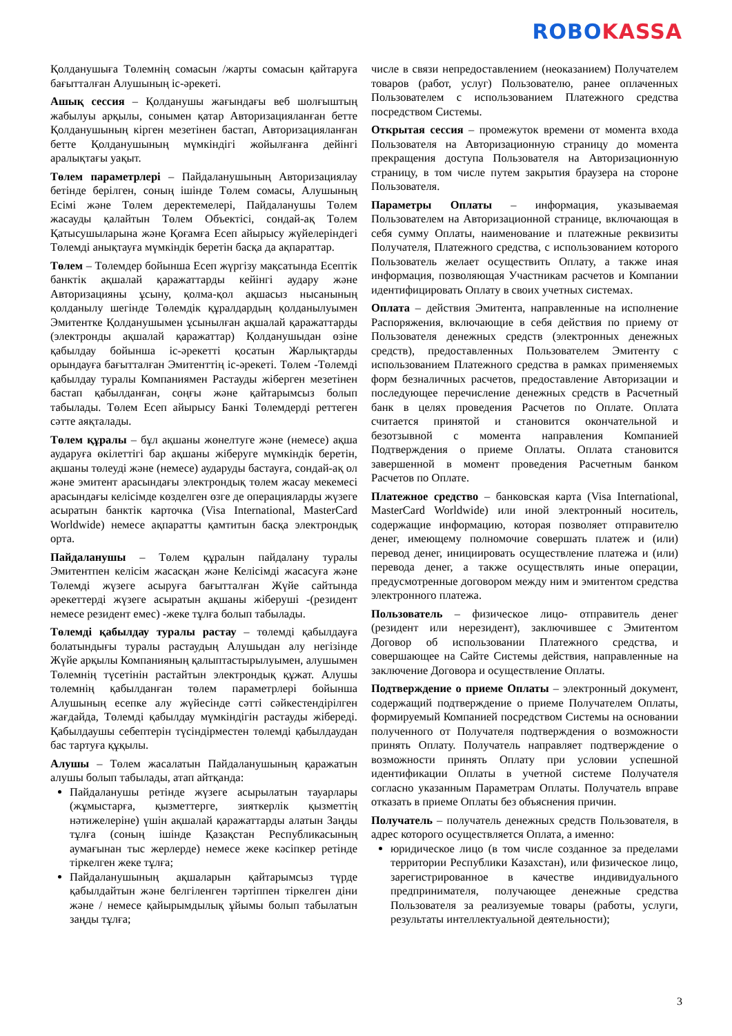ROBO KASSA
Қолданушыға Төлемнің сомасын /жарты сомасын қайтаруға бағытталған Алушының іс-әрекеті.
Ашық сессия – Қолданушы жағындағы веб шолғыштың жабылуы арқылы, сонымен қатар Авторизацияланған бетте Қолданушының кірген мезетінен бастап, Авторизацияланған бетте Қолданушының мүмкіндігі жойылғанға дейінгі аралықтағы уақыт.
Төлем параметрлері – Пайдаланушының Авторизациялау бетінде берілген, соның ішінде Төлем сомасы, Алушының Есімі және Төлем деректемелері, Пайдаланушы Төлем жасауды қалайтын Төлем Объектісі, сондай-ақ Төлем Қатысушыларына және Қоғамға Есеп айырысу жүйелеріндегі Төлемді анықтауға мүмкіндік беретін басқа да ақпараттар.
Төлем – Төлемдер бойынша Есеп жүргізу мақсатында Есептік банктік ақшалай қаражаттарды кейінгі аудару және Авторизацияны ұсыну, қолма-қол ақшасыз нысанының қолданылу шегінде Төлемдік құралдардың қолданылуымен Эмитентке Қолданушымен ұсынылған ақшалай қаражаттарды (электронды ақшалай қаражаттар) Қолданушыдан өзіне қабылдау бойынша іс-әрекетті қосатын Жарлықтарды орындауға бағытталған Эмитенттің іс-әрекеті. Төлем -Төлемді қабылдау туралы Компаниямен Растауды жіберген мезетінен бастап қабылданған, соңғы және қайтарымсыз болып табылады. Төлем Есеп айырысу Банкі Төлемдерді реттеген сәтте аяқталады.
Төлем құралы – бұл ақшаны жөнелтуге және (немесе) ақша аударуға өкілеттігі бар ақшаны жіберуге мүмкіндік беретін, ақшаны төлеуді және (немесе) аударуды бастауға, сондай-ақ ол және эмитент арасындағы электрондық төлем жасау мекемесі арасындағы келісімде көзделген өзге де операцияларды жүзеге асыратын банктік карточка (Visa International, MasterCard Worldwide) немесе ақпаратты қамтитын басқа электрондық орта.
Пайдаланушы – Төлем құралын пайдалану туралы Эмитентпен келісім жасасқан және Келісімді жасасуға және Төлемді жүзеге асыруға бағытталған Жүйе сайтында әрекеттерді жүзеге асыратын ақшаны жіберуші -(резидент немесе резидент емес) -жеке тұлға болып табылады.
Төлемді қабылдау туралы растау – төлемді қабылдауға болатындығы туралы растаудың Алушыдан алу негізінде Жүйе арқылы Компанияның қалыптастырылуымен, алушымен Төлемнің түсетінін растайтын электрондық құжат. Алушы төлемнің қабылданған төлем параметрлері бойынша Алушының есепке алу жүйесінде сәтті сәйкестендірілген жағдайда, Төлемді қабылдау мүмкіндігін растауды жібереді. Қабылдаушы себептерін түсіндірместен төлемді қабылдаудан бас тартуға құқылы.
Алушы – Төлем жасалатын Пайдаланушының қаражатын алушы болып табылады, атап айтқанда:
Пайдаланушы ретінде жүзеге асырылатын тауарлары (жұмыстарға, қызметтерге, зияткерлік қызметтің нәтижелеріне) үшін ақшалай қаражаттарды алатын Заңды тұлға (соның ішінде Қазақстан Республикасының аумағынан тыс жерлерде) немесе жеке кәсіпкер ретінде тіркелген жеке тұлға;
Пайдаланушының ақшаларын қайтарымсыз түрде қабылдайтын және белгіленген тәртіппен тіркелген діни және / немесе қайырымдылық ұйымы болып табылатын заңды тұлға;
числе в связи непредоставлением (неоказанием) Получателем товаров (работ, услуг) Пользователю, ранее оплаченных Пользователем с использованием Платежного средства посредством Системы.
Открытая сессия – промежуток времени от момента входа Пользователя на Авторизационную страницу до момента прекращения доступа Пользователя на Авторизационную страницу, в том числе путем закрытия браузера на стороне Пользователя.
Параметры Оплаты – информация, указываемая Пользователем на Авторизационной странице, включающая в себя сумму Оплаты, наименование и платежные реквизиты Получателя, Платежного средства, с использованием которого Пользователь желает осуществить Оплату, а также иная информация, позволяющая Участникам расчетов и Компании идентифицировать Оплату в своих учетных системах.
Оплата – действия Эмитента, направленные на исполнение Распоряжения, включающие в себя действия по приему от Пользователя денежных средств (электронных денежных средств), предоставленных Пользователем Эмитенту с использованием Платежного средства в рамках применяемых форм безналичных расчетов, предоставление Авторизации и последующее перечисление денежных средств в Расчетный банк в целях проведения Расчетов по Оплате. Оплата считается принятой и становится окончательной и безотзывной с момента направления Компанией Подтверждения о приеме Оплаты. Оплата становится завершенной в момент проведения Расчетным банком Расчетов по Оплате.
Платежное средство – банковская карта (Visa International, MasterCard Worldwide) или иной электронный носитель, содержащие информацию, которая позволяет отправителю денег, имеющему полномочие совершать платеж и (или) перевод денег, инициировать осуществление платежа и (или) перевода денег, а также осуществлять иные операции, предусмотренные договором между ним и эмитентом средства электронного платежа.
Пользователь – физическое лицо- отправитель денег (резидент или нерезидент), заключившее с Эмитентом Договор об использовании Платежного средства, и совершающее на Сайте Системы действия, направленные на заключение Договора и осуществление Оплаты.
Подтверждение о приеме Оплаты – электронный документ, содержащий подтверждение о приеме Получателем Оплаты, формируемый Компанией посредством Системы на основании полученного от Получателя подтверждения о возможности принять Оплату. Получатель направляет подтверждение о возможности принять Оплату при условии успешной идентификации Оплаты в учетной системе Получателя согласно указанным Параметрам Оплаты. Получатель вправе отказать в приеме Оплаты без объяснения причин.
Получатель – получатель денежных средств Пользователя, в адрес которого осуществляется Оплата, а именно:
юридическое лицо (в том числе созданное за пределами территории Республики Казахстан), или физическое лицо, зарегистрированное в качестве индивидуального предпринимателя, получающее денежные средства Пользователя за реализуемые товары (работы, услуги, результаты интеллектуальной деятельности);
3